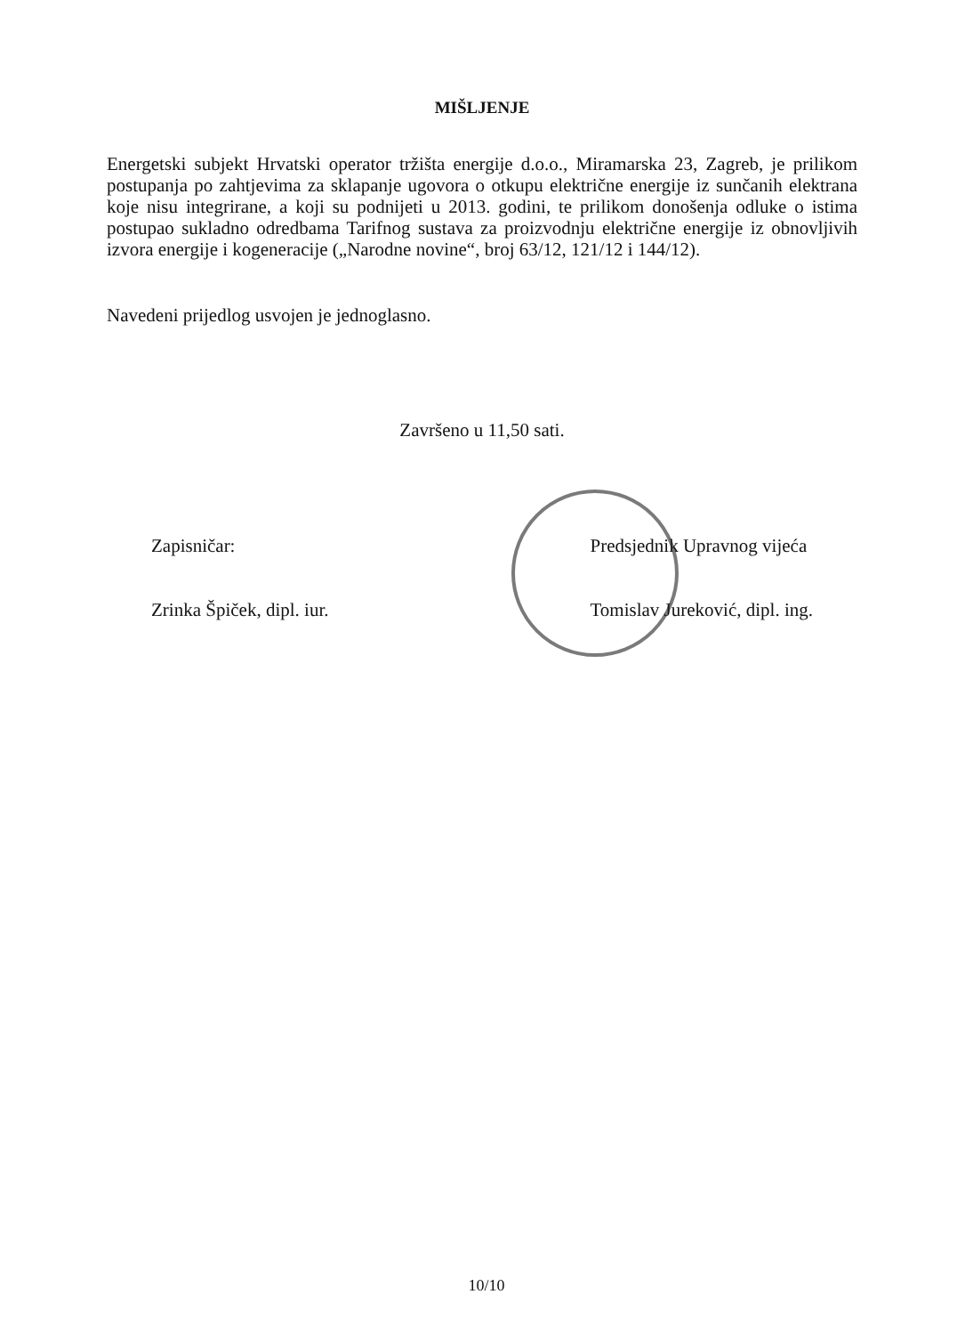MIŠLJENJE
Energetski subjekt Hrvatski operator tržišta energije d.o.o., Miramarska 23, Zagreb, je prilikom postupanja po zahtjevima za sklapanje ugovora o otkupu električne energije iz sunčanih elektrana koje nisu integrirane, a koji su podnijeti u 2013. godini, te prilikom donošenja odluke o istima postupao sukladno odredbama Tarifnog sustava za proizvodnju električne energije iz obnovljivih izvora energije i kogeneracije („Narodne novine“, broj 63/12, 121/12 i 144/12).
Navedeni prijedlog usvojen je jednoglasno.
Završeno u 11,50 sati.
Zapisničar: Zrinka Špiček, dipl. iur.
Predsjednik Upravnog vijeća Tomislav Jureković, dipl. ing.
10/10